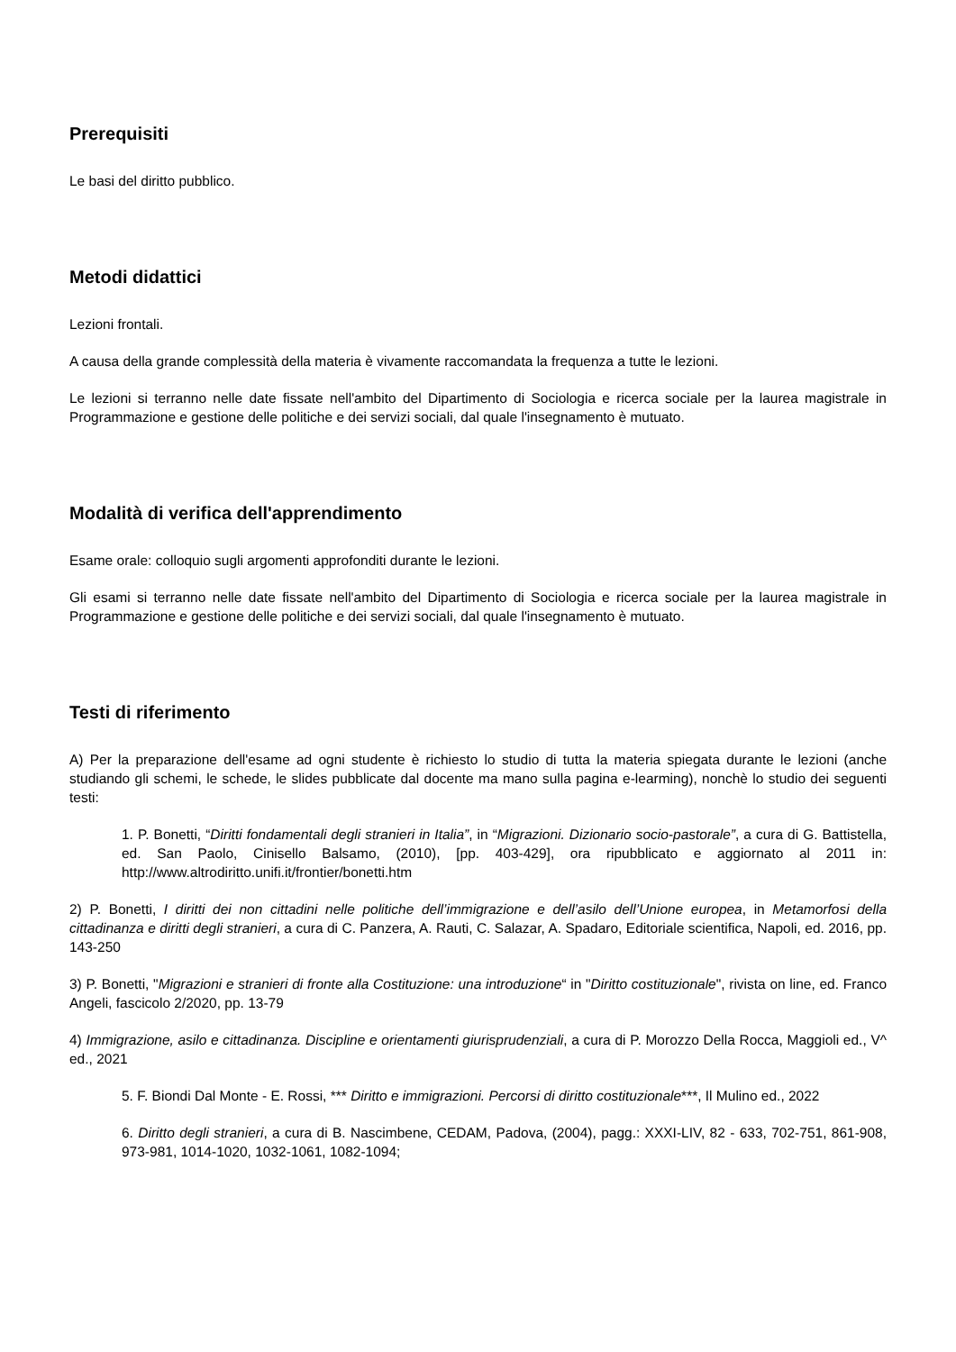Prerequisiti
Le basi del diritto pubblico.
Metodi didattici
Lezioni frontali.
A causa della grande complessità della materia è vivamente raccomandata la frequenza a tutte le lezioni.
Le lezioni si terranno nelle date fissate nell'ambito del Dipartimento di Sociologia e ricerca sociale per la laurea magistrale in Programmazione e gestione delle politiche e dei servizi sociali, dal quale l'insegnamento è mutuato.
Modalità di verifica dell'apprendimento
Esame orale: colloquio sugli argomenti approfonditi durante le lezioni.
Gli esami si terranno nelle date fissate nell'ambito del Dipartimento di Sociologia e ricerca sociale per la laurea magistrale in Programmazione e gestione delle politiche e dei servizi sociali, dal quale l'insegnamento è mutuato.
Testi di riferimento
A) Per la preparazione dell'esame ad ogni studente è richiesto lo studio di tutta la materia spiegata durante le lezioni (anche studiando gli schemi, le schede, le slides pubblicate dal docente ma mano sulla pagina e-learming), nonchè lo studio dei seguenti testi:
1. P. Bonetti, “Diritti fondamentali degli stranieri in Italia”, in “Migrazioni. Dizionario socio-pastorale”, a cura di G. Battistella, ed. San Paolo, Cinisello Balsamo, (2010), [pp. 403-429], ora ripubblicato e aggiornato al 2011 in: http://www.altrodiritto.unifi.it/frontier/bonetti.htm
2) P. Bonetti, I diritti dei non cittadini nelle politiche dell’immigrazione e dell’asilo dell’Unione europea, in Metamorfosi della cittadinanza e diritti degli stranieri, a cura di C. Panzera, A. Rauti, C. Salazar, A. Spadaro, Editoriale scientifica, Napoli, ed. 2016, pp. 143-250
3) P. Bonetti, "Migrazioni e stranieri di fronte alla Costituzione: una introduzione“ in "Diritto costituzionale", rivista on line, ed. Franco Angeli, fascicolo 2/2020, pp. 13-79
4) Immigrazione, asilo e cittadinanza. Discipline e orientamenti giurisprudenziali, a cura di P. Morozzo Della Rocca, Maggioli ed., V^ ed., 2021
5. F. Biondi Dal Monte - E. Rossi, *** Diritto e immigrazioni. Percorsi di diritto costituzionale***, Il Mulino ed., 2022
6. Diritto degli stranieri, a cura di B. Nascimbene, CEDAM, Padova, (2004), pagg.: XXXI-LIV, 82 - 633, 702-751, 861-908, 973-981, 1014-1020, 1032-1061, 1082-1094;